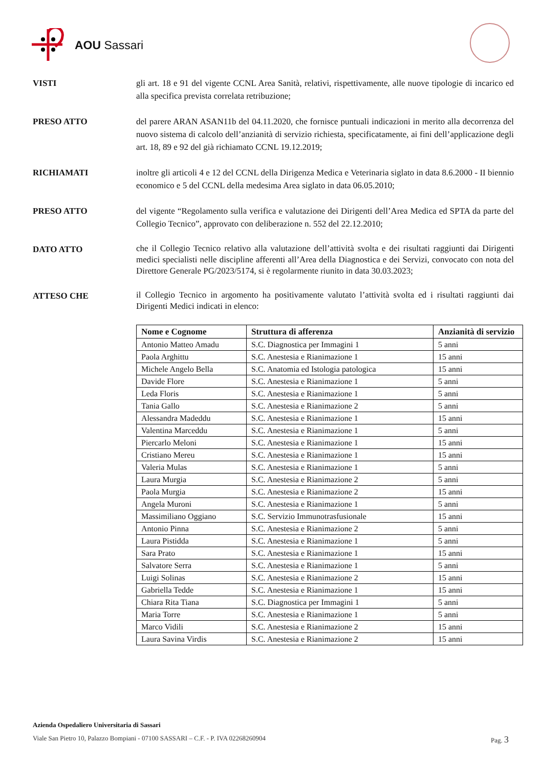AOU Sassari
VISTI gli art. 18 e 91 del vigente CCNL Area Sanità, relativi, rispettivamente, alle nuove tipologie di incarico ed alla specifica prevista correlata retribuzione;
PRESO ATTO del parere ARAN ASAN11b del 04.11.2020, che fornisce puntuali indicazioni in merito alla decorrenza del nuovo sistema di calcolo dell’anzianità di servizio richiesta, specificatamente, ai fini dell’applicazione degli art. 18, 89 e 92 del già richiamato CCNL 19.12.2019;
RICHIAMATI inoltre gli articoli 4 e 12 del CCNL della Dirigenza Medica e Veterinaria siglato in data 8.6.2000 - II biennio economico e 5 del CCNL della medesima Area siglato in data 06.05.2010;
PRESO ATTO del vigente “Regolamento sulla verifica e valutazione dei Dirigenti dell’Area Medica ed SPTA da parte del Collegio Tecnico”, approvato con deliberazione n. 552 del 22.12.2010;
DATO ATTO
che il Collegio Tecnico relativo alla valutazione dell’attività svolta e dei risultati raggiunti dai Dirigenti medici specialisti nelle discipline afferenti all’Area della Diagnostica e dei Servizi, convocato con nota del Direttore Generale PG/2023/5174, si è regolarmente riunito in data 30.03.2023;
ATTESO CHE
il Collegio Tecnico in argomento ha positivamente valutato l’attività svolta ed i risultati raggiunti dai Dirigenti Medici indicati in elenco:
| Nome e Cognome | Struttura di afferenza | Anzianità di servizio |
| --- | --- | --- |
| Antonio Matteo Amadu | S.C. Diagnostica per Immagini 1 | 5 anni |
| Paola Arghittu | S.C. Anestesia e Rianimazione 1 | 15 anni |
| Michele Angelo Bella | S.C. Anatomia ed Istologia patologica | 15 anni |
| Davide Flore | S.C. Anestesia e Rianimazione 1 | 5 anni |
| Leda Floris | S.C. Anestesia e Rianimazione 1 | 5 anni |
| Tania Gallo | S.C. Anestesia e Rianimazione 2 | 5 anni |
| Alessandra Madeddu | S.C. Anestesia e Rianimazione 1 | 15 anni |
| Valentina Marceddu | S.C. Anestesia e Rianimazione 1 | 5 anni |
| Piercarlo Meloni | S.C. Anestesia e Rianimazione 1 | 15 anni |
| Cristiano Mereu | S.C. Anestesia e Rianimazione 1 | 15 anni |
| Valeria Mulas | S.C. Anestesia e Rianimazione 1 | 5 anni |
| Laura Murgia | S.C. Anestesia e Rianimazione 2 | 5 anni |
| Paola Murgia | S.C. Anestesia e Rianimazione 2 | 15 anni |
| Angela Muroni | S.C. Anestesia e Rianimazione 1 | 5 anni |
| Massimiliano Oggiano | S.C. Servizio Immunotrasfusionale | 15 anni |
| Antonio Pinna | S.C. Anestesia e Rianimazione 2 | 5 anni |
| Laura Pistidda | S.C. Anestesia e Rianimazione 1 | 5 anni |
| Sara Prato | S.C. Anestesia e Rianimazione 1 | 15 anni |
| Salvatore Serra | S.C. Anestesia e Rianimazione 1 | 5 anni |
| Luigi Solinas | S.C. Anestesia e Rianimazione 2 | 15 anni |
| Gabriella Tedde | S.C. Anestesia e Rianimazione 1 | 15 anni |
| Chiara Rita Tiana | S.C. Diagnostica per Immagini 1 | 5 anni |
| Maria Torre | S.C. Anestesia e Rianimazione 1 | 5 anni |
| Marco Vidili | S.C. Anestesia e Rianimazione 2 | 15 anni |
| Laura Savina Virdis | S.C. Anestesia e Rianimazione 2 | 15 anni |
Azienda Ospedaliero Universitaria di Sassari
Viale San Pietro 10, Palazzo Bompiani - 07100 SASSARI – C.F. - P. IVA 02268260904 Pag. 3